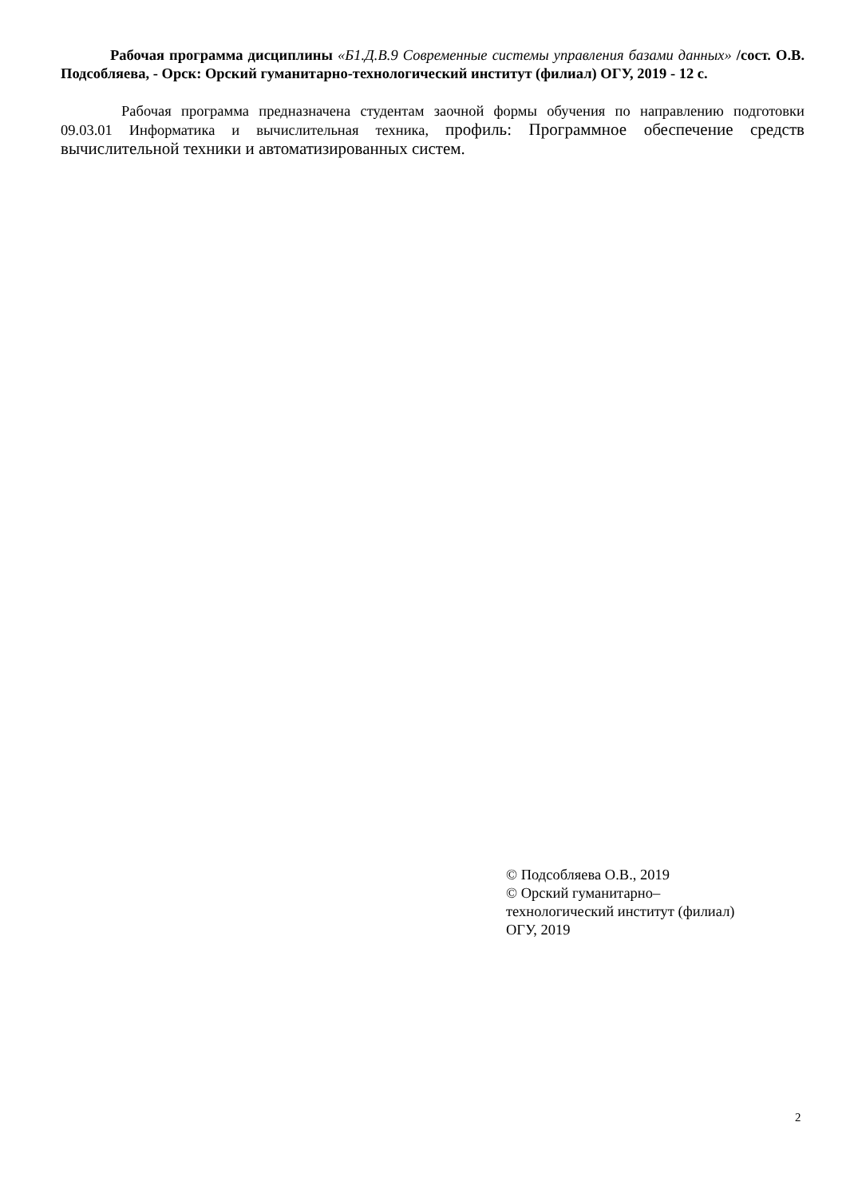Рабочая программа дисциплины «Б1.Д.В.9 Современные системы управления базами данных» /сост. О.В. Подсобляева, - Орск: Орский гуманитарно-технологический институт (филиал) ОГУ, 2019 - 12 с.
Рабочая программа предназначена студентам заочной формы обучения по направлению подготовки 09.03.01 Информатика и вычислительная техника, профиль: Программное обеспечение средств вычислительной техники и автоматизированных систем.
© Подсобляева О.В., 2019
© Орский гуманитарно–
технологический институт (филиал)
ОГУ, 2019
2